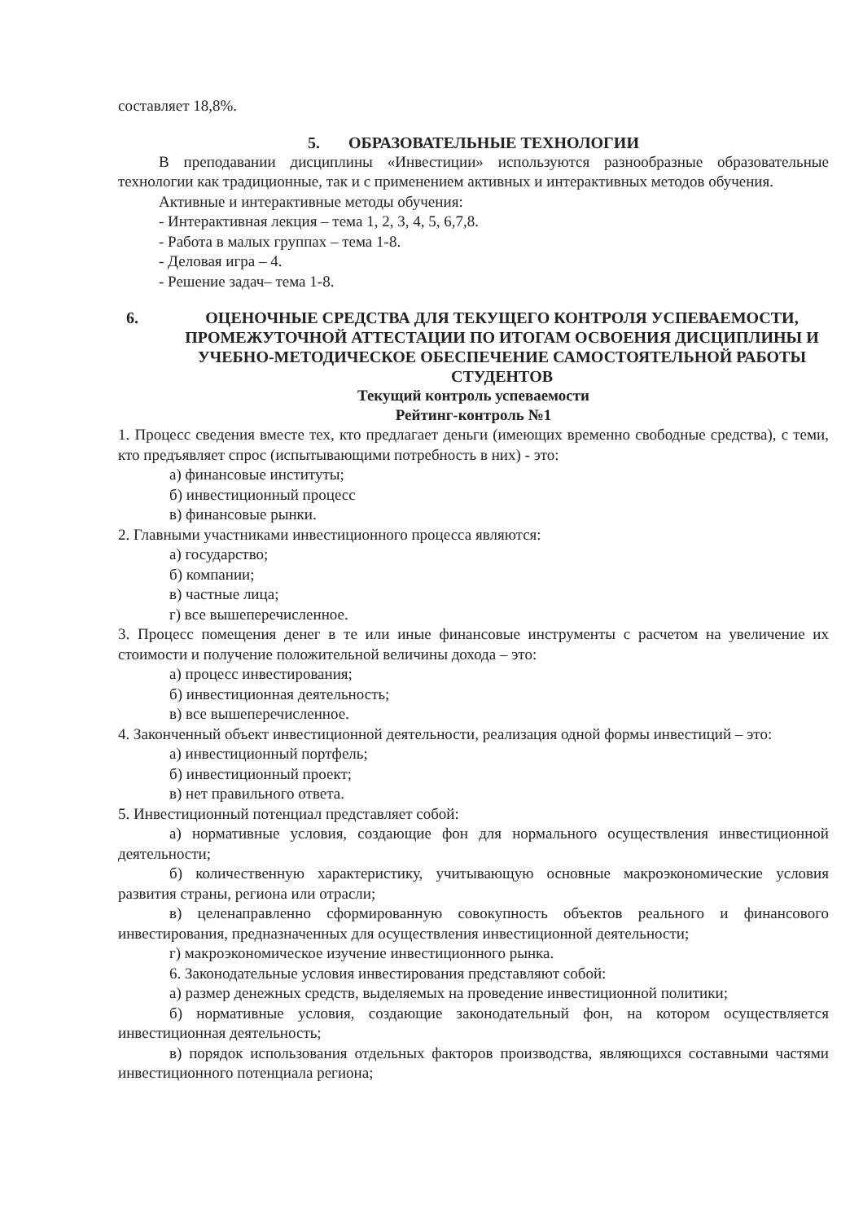составляет 18,8%.
5. ОБРАЗОВАТЕЛЬНЫЕ ТЕХНОЛОГИИ
В преподавании дисциплины «Инвестиции» используются разнообразные образовательные технологии как традиционные, так и с применением активных и интерактивных методов обучения.
Активные и интерактивные методы обучения:
- Интерактивная лекция – тема 1, 2, 3, 4, 5, 6,7,8.
- Работа в малых группах – тема 1-8.
- Деловая игра – 4.
- Решение задач– тема 1-8.
6. ОЦЕНОЧНЫЕ СРЕДСТВА ДЛЯ ТЕКУЩЕГО КОНТРОЛЯ УСПЕВАЕМОСТИ, ПРОМЕЖУТОЧНОЙ АТТЕСТАЦИИ ПО ИТОГАМ ОСВОЕНИЯ ДИСЦИПЛИНЫ И УЧЕБНО-МЕТОДИЧЕСКОЕ ОБЕСПЕЧЕНИЕ САМОСТОЯТЕЛЬНОЙ РАБОТЫ СТУДЕНТОВ
Текущий контроль успеваемости
Рейтинг-контроль №1
1. Процесс сведения вместе тех, кто предлагает деньги (имеющих временно свободные средства), с теми, кто предъявляет спрос (испытывающими потребность в них) - это:
а) финансовые институты;
б) инвестиционный процесс
в) финансовые рынки.
2. Главными участниками инвестиционного процесса являются:
а) государство;
б) компании;
в) частные лица;
г) все вышеперечисленное.
3. Процесс помещения денег в те или иные финансовые инструменты с расчетом на увеличение их стоимости и получение положительной величины дохода – это:
а) процесс инвестирования;
б) инвестиционная деятельность;
в) все вышеперечисленное.
4. Законченный объект инвестиционной деятельности, реализация одной формы инвестиций – это:
а) инвестиционный портфель;
б) инвестиционный проект;
в) нет правильного ответа.
5. Инвестиционный потенциал представляет собой:
а) нормативные условия, создающие фон для нормального осуществления инвестиционной деятельности;
б) количественную характеристику, учитывающую основные макроэкономические условия развития страны, региона или отрасли;
в) целенаправленно сформированную совокупность объектов реального и финансового инвестирования, предназначенных для осуществления инвестиционной деятельности;
г) макроэкономическое изучение инвестиционного рынка.
6. Законодательные условия инвестирования представляют собой:
а) размер денежных средств, выделяемых на проведение инвестиционной политики;
б) нормативные условия, создающие законодательный фон, на котором осуществляется инвестиционная деятельность;
в) порядок использования отдельных факторов производства, являющихся составными частями инвестиционного потенциала региона;